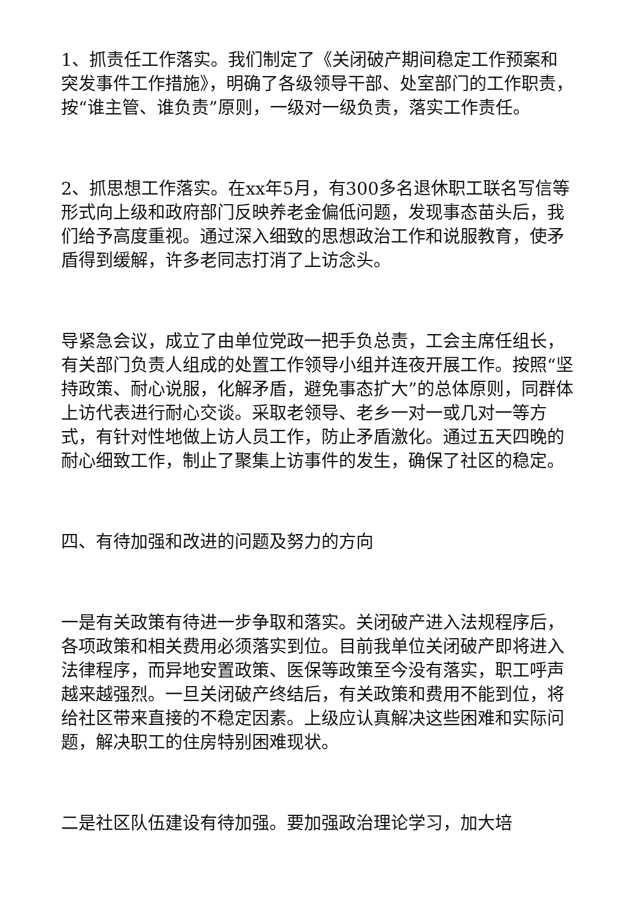1、抓责任工作落实。我们制定了《关闭破产期间稳定工作预案和突发事件工作措施》，明确了各级领导干部、处室部门的工作职责，按“谁主管、谁负责”原则，一级对一级负责，落实工作责任。
2、抓思想工作落实。在xx年5月，有300多名退休职工联名写信等形式向上级和政府部门反映养老金偏低问题，发现事态苗头后，我们给予高度重视。通过深入细致的思想政治工作和说服教育，使矛盾得到缓解，许多老同志打消了上访念头。
导紧急会议，成立了由单位党政一把手负总责，工会主席任组长，有关部门负责人组成的处置工作领导小组并连夜开展工作。按照“坚持政策、耐心说服，化解矛盾，避免事态扩大”的总体原则，同群体上访代表进行耐心交谈。采取老领导、老乡一对一或几对一等方式，有针对性地做上访人员工作，防止矛盾激化。通过五天四晚的耐心细致工作，制止了聚集上访事件的发生，确保了社区的稳定。
四、有待加强和改进的问题及努力的方向
一是有关政策有待进一步争取和落实。关闭破产进入法规程序后，各项政策和相关费用必须落实到位。目前我单位关闭破产即将进入法律程序，而异地安置政策、医保等政策至今没有落实，职工呼声越来越强烈。一旦关闭破产终结后，有关政策和费用不能到位，将给社区带来直接的不稳定因素。上级应认真解决这些困难和实际问题，解决职工的住房特别困难现状。
二是社区队伍建设有待加强。要加强政治理论学习，加大培